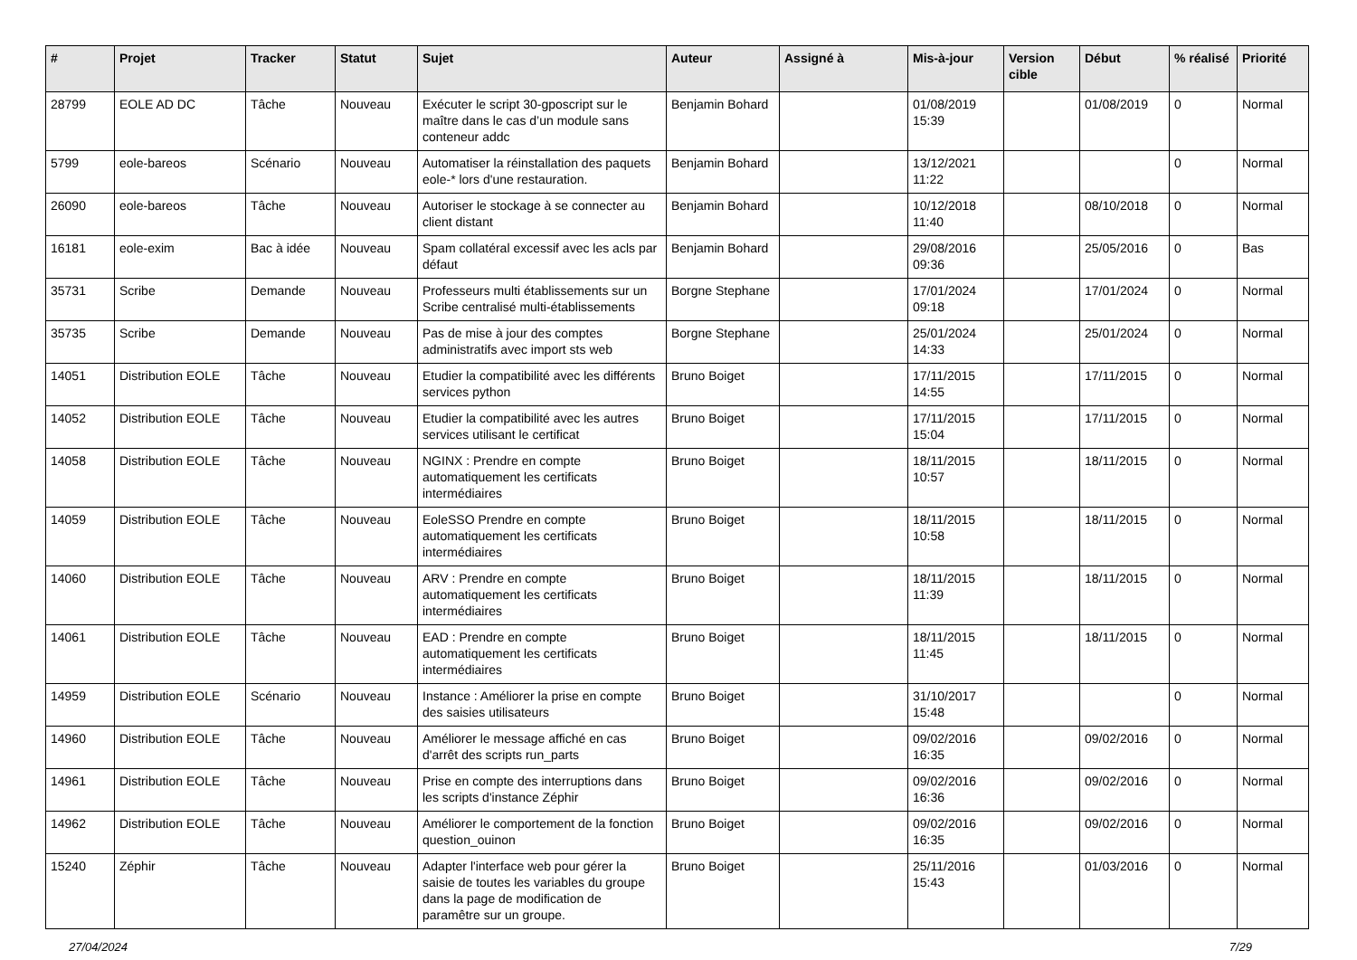| # | Projet | Tracker | Statut | Sujet | Auteur | Assigné à | Mis-à-jour | Version cible | Début | % réalisé | Priorité |
| --- | --- | --- | --- | --- | --- | --- | --- | --- | --- | --- | --- |
| 28799 | EOLE AD DC | Tâche | Nouveau | Exécuter le script 30-gposcript sur le maître dans le cas d’un module sans conteneur addc | Benjamin Bohard | | 01/08/2019 15:39 | | 01/08/2019 | 0 | Normal |
| 5799 | eole-bareos | Scénario | Nouveau | Automatiser la réinstallation des paquets eole-* lors d'une restauration. | Benjamin Bohard | | 13/12/2021 11:22 | | | 0 | Normal |
| 26090 | eole-bareos | Tâche | Nouveau | Autoriser le stockage à se connecter au client distant | Benjamin Bohard | | 10/12/2018 11:40 | | 08/10/2018 | 0 | Normal |
| 16181 | eole-exim | Bac à idée | Nouveau | Spam collatéral excessif avec les acls par défaut | Benjamin Bohard | | 29/08/2016 09:36 | | 25/05/2016 | 0 | Bas |
| 35731 | Scribe | Demande | Nouveau | Professeurs multi établissements sur un Scribe centralisé multi-établissements | Borgne Stephane | | 17/01/2024 09:18 | | 17/01/2024 | 0 | Normal |
| 35735 | Scribe | Demande | Nouveau | Pas de mise à jour des comptes administratifs avec import sts web | Borgne Stephane | | 25/01/2024 14:33 | | 25/01/2024 | 0 | Normal |
| 14051 | Distribution EOLE | Tâche | Nouveau | Etudier la compatibilité avec les différents services python | Bruno Boiget | | 17/11/2015 14:55 | | 17/11/2015 | 0 | Normal |
| 14052 | Distribution EOLE | Tâche | Nouveau | Etudier la compatibilité avec les autres services utilisant le certificat | Bruno Boiget | | 17/11/2015 15:04 | | 17/11/2015 | 0 | Normal |
| 14058 | Distribution EOLE | Tâche | Nouveau | NGINX : Prendre en compte automatiquement les certificats intermédiaires | Bruno Boiget | | 18/11/2015 10:57 | | 18/11/2015 | 0 | Normal |
| 14059 | Distribution EOLE | Tâche | Nouveau | EoleSSO Prendre en compte automatiquement les certificats intermédiaires | Bruno Boiget | | 18/11/2015 10:58 | | 18/11/2015 | 0 | Normal |
| 14060 | Distribution EOLE | Tâche | Nouveau | ARV : Prendre en compte automatiquement les certificats intermédiaires | Bruno Boiget | | 18/11/2015 11:39 | | 18/11/2015 | 0 | Normal |
| 14061 | Distribution EOLE | Tâche | Nouveau | EAD : Prendre en compte automatiquement les certificats intermédiaires | Bruno Boiget | | 18/11/2015 11:45 | | 18/11/2015 | 0 | Normal |
| 14959 | Distribution EOLE | Scénario | Nouveau | Instance : Améliorer la prise en compte des saisies utilisateurs | Bruno Boiget | | 31/10/2017 15:48 | | | 0 | Normal |
| 14960 | Distribution EOLE | Tâche | Nouveau | Améliorer le message affiché en cas d'arrêt des scripts run_parts | Bruno Boiget | | 09/02/2016 16:35 | | 09/02/2016 | 0 | Normal |
| 14961 | Distribution EOLE | Tâche | Nouveau | Prise en compte des interruptions dans les scripts d'instance Zéphir | Bruno Boiget | | 09/02/2016 16:36 | | 09/02/2016 | 0 | Normal |
| 14962 | Distribution EOLE | Tâche | Nouveau | Améliorer le comportement de la fonction question_ouinon | Bruno Boiget | | 09/02/2016 16:35 | | 09/02/2016 | 0 | Normal |
| 15240 | Zéphir | Tâche | Nouveau | Adapter l'interface web pour gérer la saisie de toutes les variables du groupe dans la page de modification de paramêtre sur un groupe. | Bruno Boiget | | 25/11/2016 15:43 | | 01/03/2016 | 0 | Normal |
27/04/2024 7/29